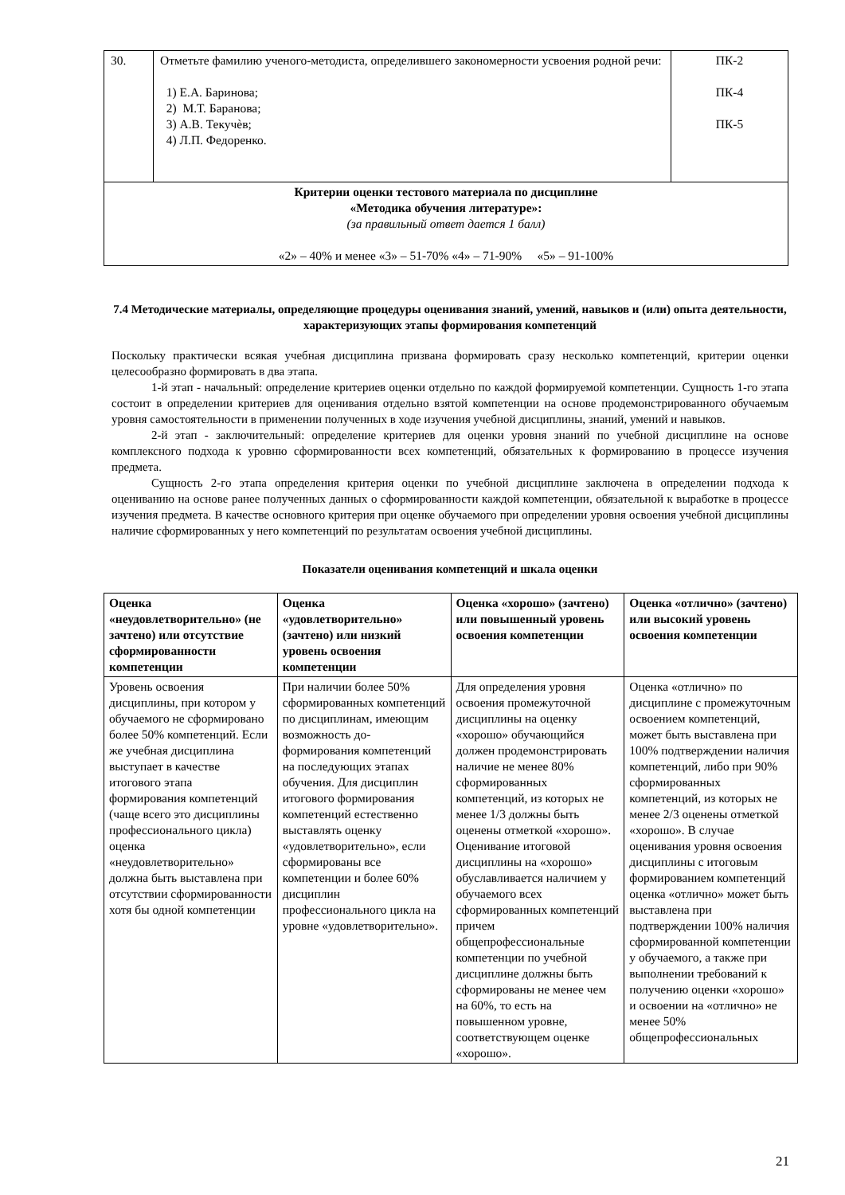| 30. | Отметьте фамилию ученого-методиста, определившего закономерности усвоения родной речи: 1) Е.А. Баринова; 2) М.Т. Баранова; 3) А.В. Текучѐв; 4) Л.П. Федоренко. | ПК-2 ПК-4 ПК-5 |
| Критерии оценки тестового материала по дисциплине «Методика обучения литературе»: (за правильный ответ дается 1 балл) «2» – 40% и менее «3» – 51-70% «4» – 71-90% «5» – 91-100% | | |
7.4 Методические материалы, определяющие процедуры оценивания знаний, умений, навыков и (или) опыта деятельности, характеризующих этапы формирования компетенций
Поскольку практически всякая учебная дисциплина призвана формировать сразу несколько компетенций, критерии оценки целесообразно формировать в два этапа.
1-й этап - начальный: определение критериев оценки отдельно по каждой формируемой компетенции. Сущность 1-го этапа состоит в определении критериев для оценивания отдельно взятой компетенции на основе продемонстрированного обучаемым уровня самостоятельности в применении полученных в ходе изучения учебной дисциплины, знаний, умений и навыков.
2-й этап - заключительный: определение критериев для оценки уровня знаний по учебной дисциплине на основе комплексного подхода к уровню сформированности всех компетенций, обязательных к формированию в процессе изучения предмета.
Сущность 2-го этапа определения критерия оценки по учебной дисциплине заключена в определении подхода к оцениванию на основе ранее полученных данных о сформированности каждой компетенции, обязательной к выработке в процессе изучения предмета. В качестве основного критерия при оценке обучаемого при определении уровня освоения учебной дисциплины наличие сформированных у него компетенций по результатам освоения учебной дисциплины.
Показатели оценивания компетенций и шкала оценки
| Оценка «неудовлетворительно» (не зачтено) или отсутствие сформированности компетенции | Оценка «удовлетворительно» (зачтено) или низкий уровень освоения компетенции | Оценка «хорошо» (зачтено) или повышенный уровень освоения компетенции | Оценка «отлично» (зачтено) или высокий уровень освоения компетенции |
| --- | --- | --- | --- |
| Уровень освоения дисциплины, при котором у обучаемого не сформировано более 50% компетенций. Если же учебная дисциплина выступает в качестве итогового этапа формирования компетенций (чаще всего это дисциплины профессионального цикла) оценка «неудовлетворительно» должна быть выставлена при отсутствии сформированности хотя бы одной компетенции | При наличии более 50% сформированных компетенций по дисциплинам, имеющим возможность до- формирования компетенций на последующих этапах обучения. Для дисциплин итогового формирования компетенций естественно выставлять оценку «удовлетворительно», если сформированы все компетенции и более 60% дисциплин профессионального цикла на уровне «удовлетворительно». | Для определения уровня освоения промежуточной дисциплины на оценку «хорошо» обучающийся должен продемонстрировать наличие не менее 80% сформированных компетенций, из которых не менее 1/3 должны быть оценены отметкой «хорошо». Оценивание итоговой дисциплины на «хорошо» обуславливается наличием у обучаемого всех сформированных компетенций причем общепрофессиональные компетенции по учебной дисциплине должны быть сформированы не менее чем на 60%, то есть на повышенном уровне, соответствующем оценке «хорошо». | Оценка «отлично» по дисциплине с промежуточным освоением компетенций, может быть выставлена при 100% подтверждении наличия компетенций, либо при 90% сформированных компетенций, из которых не менее 2/3 оценены отметкой «хорошо». В случае оценивания уровня освоения дисциплины с итоговым формированием компетенций оценка «отлично» может быть выставлена при подтверждении 100% наличия сформированной компетенции у обучаемого, а также при выполнении требований к получению оценки «хорошо» и освоении на «отлично» не менее 50% общепрофессиональных |
21